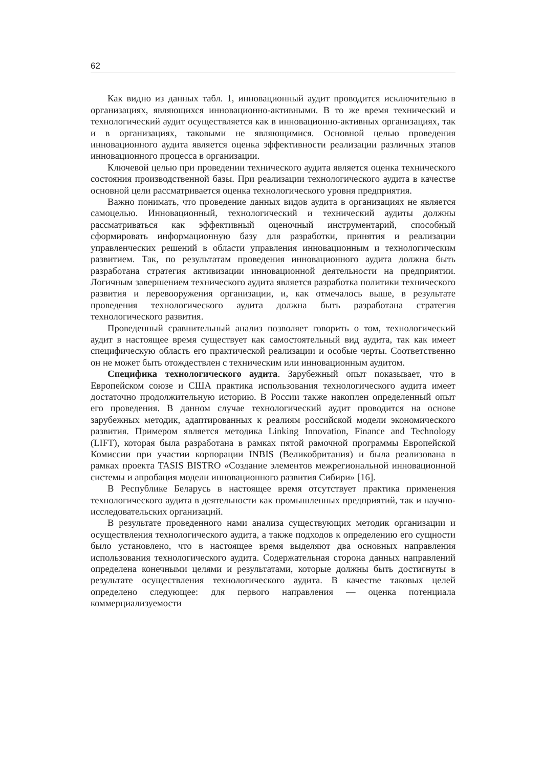62
Как видно из данных табл. 1, инновационный аудит проводится исключительно в организациях, являющихся инновационно-активными. В то же время технический и технологический аудит осуществляется как в инновационно-активных организациях, так и в организациях, таковыми не являющимися. Основной целью проведения инновационного аудита является оценка эффективности реализации различных этапов инновационного процесса в организации.
Ключевой целью при проведении технического аудита является оценка технического состояния производственной базы. При реализации технологического аудита в качестве основной цели рассматривается оценка технологического уровня предприятия.
Важно понимать, что проведение данных видов аудита в организациях не является самоцелью. Инновационный, технологический и технический аудиты должны рассматриваться как эффективный оценочный инструментарий, способный сформировать информационную базу для разработки, принятия и реализации управленческих решений в области управления инновационным и технологическим развитием. Так, по результатам проведения инновационного аудита должна быть разработана стратегия активизации инновационной деятельности на предприятии. Логичным завершением технического аудита является разработка политики технического развития и перевооружения организации, и, как отмечалось выше, в результате проведения технологического аудита должна быть разработана стратегия технологического развития.
Проведенный сравнительный анализ позволяет говорить о том, технологический аудит в настоящее время существует как самостоятельный вид аудита, так как имеет специфическую область его практической реализации и особые черты. Соответственно он не может быть отождествлен с техническим или инновационным аудитом.
Специфика технологического аудита. Зарубежный опыт показывает, что в Европейском союзе и США практика использования технологического аудита имеет достаточно продолжительную историю. В России также накоплен определенный опыт его проведения. В данном случае технологический аудит проводится на основе зарубежных методик, адаптированных к реалиям российской модели экономического развития. Примером является методика Linking Innovation, Finance and Technology (LIFT), которая была разработана в рамках пятой рамочной программы Европейской Комиссии при участии корпорации INBIS (Великобритания) и была реализована в рамках проекта TASIS BISTRO «Создание элементов межрегиональной инновационной системы и апробация модели инновационного развития Сибири» [16].
В Республике Беларусь в настоящее время отсутствует практика применения технологического аудита в деятельности как промышленных предприятий, так и научно-исследовательских организаций.
В результате проведенного нами анализа существующих методик организации и осуществления технологического аудита, а также подходов к определению его сущности было установлено, что в настоящее время выделяют два основных направления использования технологического аудита. Содержательная сторона данных направлений определена конечными целями и результатами, которые должны быть достигнуты в результате осуществления технологического аудита. В качестве таковых целей определено следующее: для первого направления — оценка потенциала коммерциализуемости